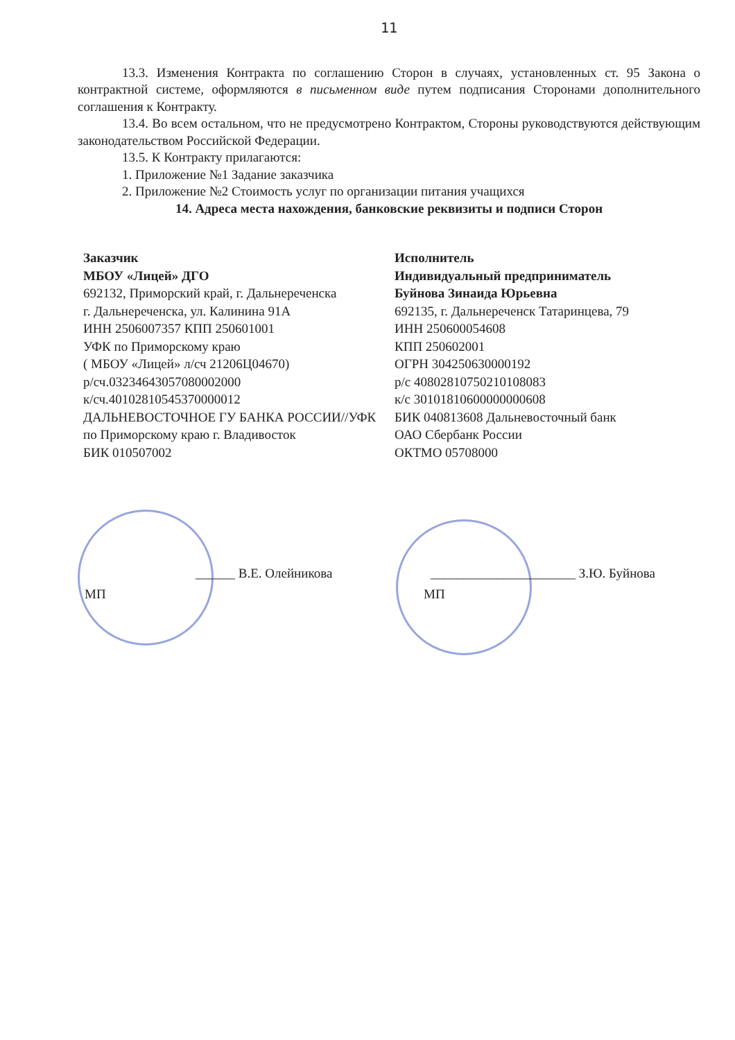11
13.3. Изменения Контракта по соглашению Сторон в случаях, установленных ст. 95 Закона о контрактной системе, оформляются в письменном виде путем подписания Сторонами дополнительного соглашения к Контракту.
13.4. Во всем остальном, что не предусмотрено Контрактом, Стороны руководствуются действующим законодательством Российской Федерации.
13.5. К Контракту прилагаются:
1. Приложение №1 Задание заказчика
2. Приложение №2 Стоимость услуг по организации питания учащихся
14. Адреса места нахождения, банковские реквизиты и подписи Сторон
Заказчик
МБОУ «Лицей» ДГО
692132, Приморский край, г. Дальнереченска
г. Дальнереченска, ул. Калинина 91А
ИНН 2506007357 КПП 250601001
УФК по Приморскому краю
( МБОУ «Лицей» л/сч 21206Ц04670)
р/сч.03234643057080002000
к/сч.40102810545370000012
ДАЛЬНЕВОСТОЧНОЕ ГУ БАНКА РОССИИ//УФК
по Приморскому краю г. Владивосток
БИК 010507002
Исполнитель
Индивидуальный предприниматель
Буйнова Зинаида Юрьевна
692135, г. Дальнереченск Татаринцева, 79
ИНН 250600054608
КПП 250602001
ОГРН 304250630000192
р/с 40802810750210108083
к/с 30101810600000000608
БИК 040813608 Дальневосточный банк
ОАО Сбербанк России
ОКТМО 05708000
______ В.Е. Олейникова
МП
______________________ З.Ю. Буйнова
МП